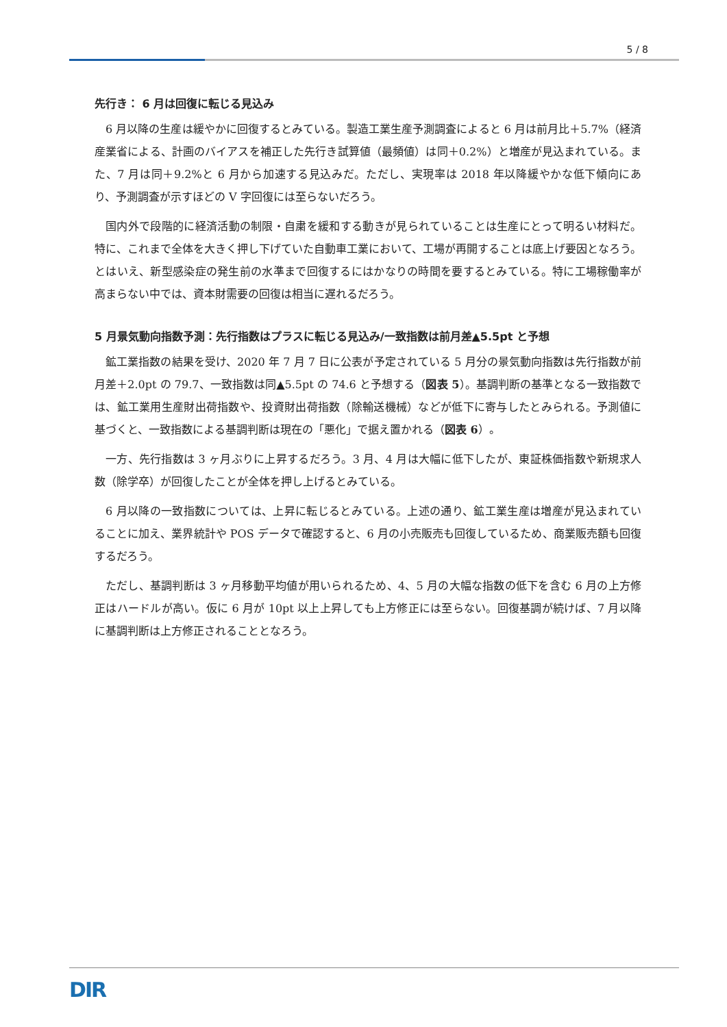5 / 8
先行き： 6 月は回復に転じる見込み
6 月以降の生産は緩やかに回復するとみている。製造工業生産予測調査によると 6 月は前月比＋5.7%（経済産業省による、計画のバイアスを補正した先行き試算値（最頻値）は同＋0.2%）と増産が見込まれている。また、7 月は同＋9.2%と 6 月から加速する見込みだ。ただし、実現率は 2018 年以降緩やかな低下傾向にあり、予測調査が示すほどの V 字回復には至らないだろう。
国内外で段階的に経済活動の制限・自粛を緩和する動きが見られていることは生産にとって明るい材料だ。特に、これまで全体を大きく押し下げていた自動車工業において、工場が再開することは底上げ要因となろう。とはいえ、新型感染症の発生前の水準まで回復するにはかなりの時間を要するとみている。特に工場稼働率が高まらない中では、資本財需要の回復は相当に遅れるだろう。
5 月景気動向指数予測：先行指数はプラスに転じる見込み/一致指数は前月差▲5.5pt と予想
鉱工業指数の結果を受け、2020 年 7 月 7 日に公表が予定されている 5 月分の景気動向指数は先行指数が前月差＋2.0pt の 79.7、一致指数は同▲5.5pt の 74.6 と予想する（図表 5）。基調判断の基準となる一致指数では、鉱工業用生産財出荷指数や、投資財出荷指数（除輸送機械）などが低下に寄与したとみられる。予測値に基づくと、一致指数による基調判断は現在の「悪化」で据え置かれる（図表 6）。
一方、先行指数は 3 ヶ月ぶりに上昇するだろう。3 月、4 月は大幅に低下したが、東証株価指数や新規求人数（除学卒）が回復したことが全体を押し上げるとみている。
6 月以降の一致指数については、上昇に転じるとみている。上述の通り、鉱工業生産は増産が見込まれていることに加え、業界統計や POS データで確認すると、6 月の小売販売も回復しているため、商業販売額も回復するだろう。
ただし、基調判断は 3 ヶ月移動平均値が用いられるため、4、5 月の大幅な指数の低下を含む 6 月の上方修正はハードルが高い。仮に 6 月が 10pt 以上上昇しても上方修正には至らない。回復基調が続けば、7 月以降に基調判断は上方修正されることとなろう。
DIR